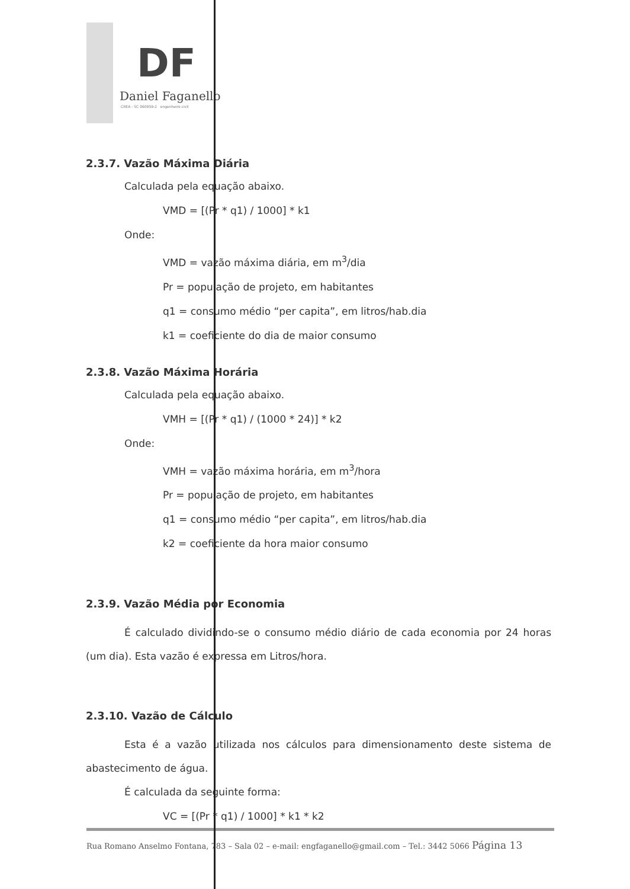DF
Daniel Faganello
CREA - SC 060959-2 engenheiro civil
2.3.7. Vazão Máxima Diária
Calculada pela equação abaixo.
VMD = [(Pr * q1) / 1000] * k1
Onde:
VMD = vazão máxima diária, em m<sup>3</sup>/dia
Pr = população de projeto, em habitantes
q1 = consumo médio “per capita”, em litros/hab.dia
k1 = coeficiente do dia de maior consumo
2.3.8. Vazão Máxima Horária
Calculada pela equação abaixo.
VMH = [(Pr * q1) / (1000 * 24)] * k2
Onde:
VMH = vazão máxima horária, em m<sup>3</sup>/hora
Pr = população de projeto, em habitantes
q1 = consumo médio “per capita”, em litros/hab.dia
k2 = coeficiente da hora maior consumo
2.3.9. Vazão Média por Economia
É calculado dividindo-se o consumo médio diário de cada economia por 24 horas (um dia). Esta vazão é expressa em Litros/hora.
2.3.10. Vazão de Cálculo
Esta é a vazão utilizada nos cálculos para dimensionamento deste sistema de abastecimento de água.
É calculada da seguinte forma:
VC = [(Pr * q1) / 1000] * k1 * k2
Rua Romano Anselmo Fontana, 783 – Sala 02 – e-mail: engfaganello@gmail.com – Tel.: 3442 5066 Página 13